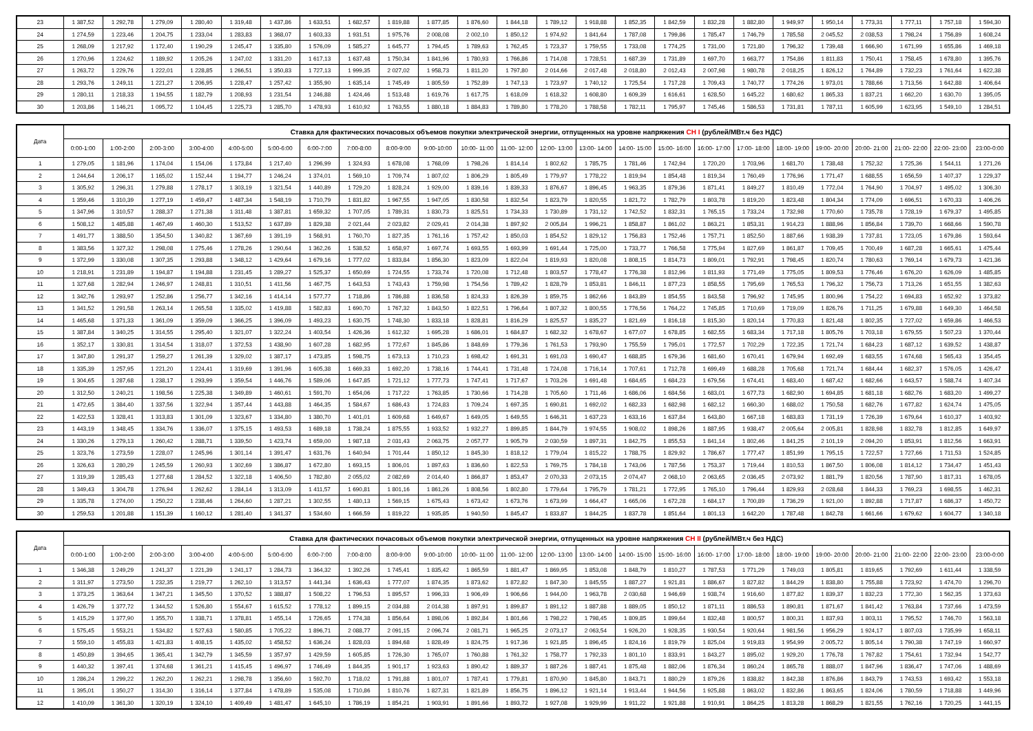| 23 | 1 387,52 | 1 292,78 | 1 279,09 | 1 280,40 | 1 319,48 | 1 437,86 | 1 633,51 | 1 682,57 | 1 819,88 | 1 877,85 | 1 876,60 | 1 844,18 | 1 789,12 | 1 918,88 | 1 852,35 | 1 842,59 | 1 832,28 | 1 882,80 | 1 949,97 | 1 950,14 | 1 773,31 | 1 777,11 | 1 757,18 | 1 594,30 |
| 24 | 1 274,59 | 1 223,46 | 1 204,75 | 1 233,04 | 1 283,83 | 1 368,07 | 1 603,33 | 1 931,51 | 1 975,76 | 2 008,08 | 2 002,10 | 1 850,12 | 1 974,92 | 1 841,64 | 1 787,08 | 1 799,86 | 1 785,47 | 1 746,79 | 1 785,58 | 2 045,52 | 2 038,53 | 1 798,24 | 1 756,89 | 1 608,24 |
| 25 | 1 268,09 | 1 217,92 | 1 172,40 | 1 190,29 | 1 245,47 | 1 335,80 | 1 576,09 | 1 585,27 | 1 645,77 | 1 794,45 | 1 789,63 | 1 762,45 | 1 723,37 | 1 759,55 | 1 733,08 | 1 774,25 | 1 731,00 | 1 721,80 | 1 796,32 | 1 739,48 | 1 666,90 | 1 671,99 | 1 655,86 | 1 469,18 |
| 26 | 1 270,96 | 1 224,62 | 1 189,92 | 1 205,26 | 1 247,02 | 1 331,20 | 1 617,13 | 1 637,48 | 1 750,34 | 1 841,96 | 1 780,93 | 1 766,86 | 1 714,08 | 1 728,51 | 1 687,39 | 1 731,89 | 1 697,70 | 1 663,77 | 1 754,86 | 1 811,83 | 1 750,41 | 1 758,45 | 1 678,80 | 1 395,76 |
| 27 | 1 263,72 | 1 229,76 | 1 222,01 | 1 228,85 | 1 266,51 | 1 350,83 | 1 727,13 | 1 999,35 | 2 027,02 | 1 958,73 | 1 811,20 | 1 797,80 | 2 014,66 | 2 017,48 | 2 018,80 | 2 012,43 | 2 007,98 | 1 980,78 | 2 018,25 | 1 826,12 | 1 764,89 | 1 732,23 | 1 761,64 | 1 622,38 |
| 28 | 1 293,76 | 1 249,11 | 1 221,27 | 1 206,95 | 1 228,47 | 1 257,42 | 1 355,90 | 1 635,14 | 1 745,49 | 1 805,59 | 1 752,89 | 1 747,13 | 1 723,97 | 1 740,12 | 1 725,54 | 1 717,28 | 1 709,43 | 1 740,77 | 1 774,26 | 1 973,01 | 1 788,66 | 1 713,56 | 1 642,88 | 1 406,64 |
| 29 | 1 280,11 | 1 218,33 | 1 194,55 | 1 182,79 | 1 208,93 | 1 231,54 | 1 246,88 | 1 424,46 | 1 513,48 | 1 619,76 | 1 617,75 | 1 618,09 | 1 618,32 | 1 608,80 | 1 609,39 | 1 616,61 | 1 628,50 | 1 645,22 | 1 680,62 | 1 865,33 | 1 837,21 | 1 662,20 | 1 630,70 | 1 395,05 |
| 30 | 1 203,86 | 1 146,21 | 1 095,72 | 1 104,45 | 1 225,73 | 1 285,70 | 1 478,93 | 1 610,92 | 1 763,55 | 1 880,18 | 1 884,83 | 1 789,80 | 1 778,20 | 1 788,58 | 1 782,11 | 1 795,97 | 1 745,46 | 1 586,53 | 1 731,81 | 1 787,11 | 1 605,99 | 1 623,95 | 1 549,10 | 1 284,51 |
| Дата | Ставка для фактических почасовых объемов покупки электрической энергии, отпущенных на уровне напряжения СН I (рублей/МВт.ч без НДС) | | | | | | | | | | | | | | | | | | | | | | | |
| --- | --- | --- | --- | --- | --- | --- | --- | --- | --- | --- | --- | --- | --- | --- | --- | --- | --- | --- | --- | --- | --- | --- | --- | --- |
| | 0:00-1:00 | 1:00-2:00 | 2:00-3:00 | 3:00-4:00 | 4:00-5:00 | 5:00-6:00 | 6:00-7:00 | 7:00-8:00 | 8:00-9:00 | 9:00-10:00 | 10:00- 11:00 | 11:00- 12:00 | 12:00- 13:00 | 13:00- 14:00 | 14:00- 15:00 | 15:00- 16:00 | 16:00- 17:00 | 17:00- 18:00 | 18:00- 19:00 | 19:00- 20:00 | 20:00- 21:00 | 21:00- 22:00 | 22:00- 23:00 | 23:00-0:00 |
| 1 | 1 279,05 | 1 181,96 | 1 174,04 | 1 154,06 | 1 173,84 | 1 217,40 | 1 296,99 | 1 324,93 | 1 678,08 | 1 768,09 | 1 798,26 | 1 814,14 | 1 802,62 | 1 785,75 | 1 781,46 | 1 742,94 | 1 720,20 | 1 703,96 | 1 681,70 | 1 738,48 | 1 752,32 | 1 725,36 | 1 544,11 | 1 271,26 |
| 2 | 1 244,64 | 1 206,17 | 1 165,02 | 1 152,44 | 1 194,77 | 1 246,24 | 1 374,01 | 1 569,10 | 1 709,74 | 1 807,02 | 1 806,29 | 1 805,49 | 1 779,97 | 1 778,22 | 1 819,94 | 1 854,48 | 1 819,34 | 1 760,49 | 1 776,96 | 1 771,47 | 1 688,55 | 1 656,59 | 1 407,37 | 1 229,37 |
| 3 | 1 305,92 | 1 296,31 | 1 279,88 | 1 278,17 | 1 303,19 | 1 321,54 | 1 440,89 | 1 729,20 | 1 828,24 | 1 929,00 | 1 839,16 | 1 839,33 | 1 876,67 | 1 896,45 | 1 963,35 | 1 879,36 | 1 871,41 | 1 849,27 | 1 810,49 | 1 772,04 | 1 764,90 | 1 704,97 | 1 495,02 | 1 306,30 |
| 4 | 1 359,46 | 1 310,39 | 1 277,19 | 1 459,47 | 1 487,34 | 1 548,19 | 1 710,79 | 1 831,82 | 1 967,55 | 1 947,05 | 1 830,58 | 1 832,54 | 1 823,79 | 1 820,55 | 1 821,72 | 1 782,79 | 1 803,78 | 1 819,20 | 1 823,48 | 1 804,34 | 1 774,09 | 1 696,51 | 1 670,33 | 1 406,26 |
| 5 | 1 347,96 | 1 310,57 | 1 288,37 | 1 271,38 | 1 311,48 | 1 387,81 | 1 659,32 | 1 707,05 | 1 789,31 | 1 830,73 | 1 825,51 | 1 734,33 | 1 730,89 | 1 731,12 | 1 742,52 | 1 832,31 | 1 765,15 | 1 733,24 | 1 732,98 | 1 770,60 | 1 735,78 | 1 728,19 | 1 679,37 | 1 495,85 |
| 6 | 1 508,12 | 1 485,88 | 1 467,49 | 1 460,30 | 1 513,52 | 1 637,89 | 1 829,38 | 2 021,44 | 2 023,82 | 2 029,41 | 2 014,38 | 1 897,92 | 2 005,84 | 1 996,21 | 1 858,87 | 1 861,02 | 1 863,21 | 1 853,31 | 1 914,23 | 1 888,96 | 1 856,84 | 1 739,70 | 1 668,66 | 1 590,78 |
| 7 | 1 491,77 | 1 388,50 | 1 354,50 | 1 340,82 | 1 367,69 | 1 391,19 | 1 568,91 | 1 760,70 | 1 827,35 | 1 761,16 | 1 757,42 | 1 850,03 | 1 854,52 | 1 829,12 | 1 756,83 | 1 752,46 | 1 757,71 | 1 852,50 | 1 887,66 | 1 938,39 | 1 737,81 | 1 723,05 | 1 679,86 | 1 593,64 |
| 8 | 1 383,56 | 1 327,32 | 1 298,08 | 1 275,46 | 1 278,26 | 1 290,64 | 1 362,26 | 1 538,52 | 1 658,97 | 1 697,74 | 1 693,55 | 1 693,99 | 1 691,44 | 1 725,00 | 1 733,77 | 1 766,58 | 1 775,94 | 1 827,69 | 1 861,87 | 1 709,45 | 1 700,49 | 1 687,28 | 1 665,61 | 1 475,44 |
| 9 | 1 372,99 | 1 330,08 | 1 307,35 | 1 293,88 | 1 348,12 | 1 429,64 | 1 679,16 | 1 777,02 | 1 833,84 | 1 856,30 | 1 823,09 | 1 822,04 | 1 819,93 | 1 820,08 | 1 808,15 | 1 814,73 | 1 809,01 | 1 792,91 | 1 798,45 | 1 820,74 | 1 780,63 | 1 769,14 | 1 679,73 | 1 421,36 |
| 10 | 1 218,91 | 1 231,89 | 1 194,87 | 1 194,88 | 1 231,45 | 1 289,27 | 1 525,37 | 1 650,69 | 1 724,55 | 1 733,74 | 1 720,08 | 1 712,48 | 1 803,57 | 1 778,47 | 1 776,38 | 1 812,96 | 1 811,93 | 1 771,49 | 1 775,05 | 1 809,53 | 1 776,46 | 1 676,20 | 1 626,09 | 1 485,85 |
| 11 | 1 327,68 | 1 282,94 | 1 246,97 | 1 248,81 | 1 310,51 | 1 411,56 | 1 467,75 | 1 643,53 | 1 743,43 | 1 759,98 | 1 754,56 | 1 789,42 | 1 828,79 | 1 853,81 | 1 846,11 | 1 877,23 | 1 858,55 | 1 795,69 | 1 765,53 | 1 796,32 | 1 756,73 | 1 713,26 | 1 651,55 | 1 382,63 |
| 12 | 1 342,76 | 1 293,97 | 1 252,86 | 1 256,77 | 1 342,16 | 1 414,14 | 1 577,77 | 1 718,86 | 1 786,88 | 1 836,58 | 1 824,33 | 1 826,39 | 1 859,75 | 1 862,66 | 1 843,89 | 1 854,55 | 1 843,58 | 1 796,92 | 1 745,95 | 1 800,96 | 1 754,22 | 1 694,83 | 1 652,92 | 1 373,82 |
| 13 | 1 341,52 | 1 291,58 | 1 263,14 | 1 265,58 | 1 335,02 | 1 419,88 | 1 582,83 | 1 690,70 | 1 767,32 | 1 843,50 | 1 822,51 | 1 796,64 | 1 807,32 | 1 800,55 | 1 776,56 | 1 764,22 | 1 745,85 | 1 710,69 | 1 719,09 | 1 826,76 | 1 711,25 | 1 679,88 | 1 649,30 | 1 464,58 |
| 14 | 1 465,68 | 1 371,33 | 1 361,09 | 1 359,09 | 1 366,25 | 1 396,09 | 1 493,23 | 1 630,75 | 1 748,30 | 1 833,18 | 1 828,81 | 1 816,29 | 1 825,57 | 1 835,27 | 1 821,69 | 1 816,18 | 1 815,30 | 1 820,14 | 1 770,83 | 1 821,48 | 1 802,35 | 1 727,02 | 1 659,86 | 1 466,53 |
| 15 | 1 387,84 | 1 340,25 | 1 314,55 | 1 295,40 | 1 321,07 | 1 322,24 | 1 403,54 | 1 426,36 | 1 612,32 | 1 695,28 | 1 686,01 | 1 684,87 | 1 682,32 | 1 678,67 | 1 677,07 | 1 678,85 | 1 682,55 | 1 683,34 | 1 717,18 | 1 805,76 | 1 703,18 | 1 679,55 | 1 507,23 | 1 370,44 |
| 16 | 1 352,17 | 1 330,81 | 1 314,54 | 1 318,07 | 1 372,53 | 1 438,90 | 1 607,28 | 1 682,95 | 1 772,67 | 1 845,86 | 1 848,69 | 1 779,36 | 1 761,53 | 1 793,90 | 1 755,59 | 1 795,01 | 1 772,57 | 1 702,29 | 1 722,35 | 1 721,74 | 1 684,23 | 1 687,12 | 1 639,52 | 1 438,87 |
| 17 | 1 347,80 | 1 291,37 | 1 259,27 | 1 261,39 | 1 329,02 | 1 387,17 | 1 473,85 | 1 598,75 | 1 673,13 | 1 710,23 | 1 698,42 | 1 691,31 | 1 691,03 | 1 690,47 | 1 688,85 | 1 679,36 | 1 681,60 | 1 670,41 | 1 679,94 | 1 692,49 | 1 683,55 | 1 674,68 | 1 565,43 | 1 354,45 |
| 18 | 1 335,39 | 1 257,95 | 1 221,20 | 1 224,41 | 1 319,69 | 1 391,96 | 1 605,38 | 1 669,33 | 1 692,20 | 1 738,16 | 1 744,41 | 1 731,48 | 1 724,08 | 1 716,14 | 1 707,61 | 1 712,78 | 1 699,49 | 1 688,28 | 1 705,68 | 1 721,74 | 1 684,44 | 1 682,37 | 1 576,05 | 1 426,47 |
| 19 | 1 304,65 | 1 287,68 | 1 238,17 | 1 293,99 | 1 359,54 | 1 446,76 | 1 589,06 | 1 647,85 | 1 721,12 | 1 777,73 | 1 747,41 | 1 717,67 | 1 703,26 | 1 691,48 | 1 684,65 | 1 684,23 | 1 679,56 | 1 674,41 | 1 683,40 | 1 687,42 | 1 682,66 | 1 643,57 | 1 588,74 | 1 407,34 |
| 20 | 1 312,50 | 1 240,21 | 1 198,56 | 1 225,38 | 1 349,89 | 1 460,61 | 1 591,70 | 1 654,06 | 1 717,22 | 1 763,85 | 1 730,66 | 1 714,28 | 1 705,60 | 1 711,46 | 1 686,06 | 1 684,56 | 1 683,01 | 1 677,73 | 1 682,90 | 1 694,85 | 1 681,18 | 1 682,76 | 1 683,20 | 1 499,27 |
| 21 | 1 472,65 | 1 384,40 | 1 337,56 | 1 322,94 | 1 357,44 | 1 443,88 | 1 464,35 | 1 584,67 | 1 686,43 | 1 724,83 | 1 709,24 | 1 697,35 | 1 690,81 | 1 692,02 | 1 682,33 | 1 682,98 | 1 682,12 | 1 660,30 | 1 688,02 | 1 750,58 | 1 682,76 | 1 677,82 | 1 624,74 | 1 475,05 |
| 22 | 1 422,53 | 1 328,41 | 1 313,83 | 1 301,09 | 1 323,67 | 1 334,80 | 1 380,70 | 1 401,01 | 1 609,68 | 1 649,67 | 1 649,05 | 1 649,55 | 1 646,31 | 1 637,23 | 1 633,16 | 1 637,84 | 1 643,80 | 1 667,18 | 1 683,83 | 1 731,19 | 1 726,39 | 1 679,64 | 1 610,37 | 1 403,92 |
| 23 | 1 443,19 | 1 348,45 | 1 334,76 | 1 336,07 | 1 375,15 | 1 493,53 | 1 689,18 | 1 738,24 | 1 875,55 | 1 933,52 | 1 932,27 | 1 899,85 | 1 844,79 | 1 974,55 | 1 908,02 | 1 898,26 | 1 887,95 | 1 938,47 | 2 005,64 | 2 005,81 | 1 828,98 | 1 832,78 | 1 812,85 | 1 649,97 |
| 24 | 1 330,26 | 1 279,13 | 1 260,42 | 1 288,71 | 1 339,50 | 1 423,74 | 1 659,00 | 1 987,18 | 2 031,43 | 2 063,75 | 2 057,77 | 1 905,79 | 2 030,59 | 1 897,31 | 1 842,75 | 1 855,53 | 1 841,14 | 1 802,46 | 1 841,25 | 2 101,19 | 2 094,20 | 1 853,91 | 1 812,56 | 1 663,91 |
| 25 | 1 323,76 | 1 273,59 | 1 228,07 | 1 245,96 | 1 301,14 | 1 391,47 | 1 631,76 | 1 640,94 | 1 701,44 | 1 850,12 | 1 845,30 | 1 818,12 | 1 779,04 | 1 815,22 | 1 788,75 | 1 829,92 | 1 786,67 | 1 777,47 | 1 851,99 | 1 795,15 | 1 722,57 | 1 727,66 | 1 711,53 | 1 524,85 |
| 26 | 1 326,63 | 1 280,29 | 1 245,59 | 1 260,93 | 1 302,69 | 1 386,87 | 1 672,80 | 1 693,15 | 1 806,01 | 1 897,63 | 1 836,60 | 1 822,53 | 1 769,75 | 1 784,18 | 1 743,06 | 1 787,56 | 1 753,37 | 1 719,44 | 1 810,53 | 1 867,50 | 1 806,08 | 1 814,12 | 1 734,47 | 1 451,43 |
| 27 | 1 319,39 | 1 285,43 | 1 277,68 | 1 284,52 | 1 322,18 | 1 406,50 | 1 782,80 | 2 055,02 | 2 082,69 | 2 014,40 | 1 866,87 | 1 853,47 | 2 070,33 | 2 073,15 | 2 074,47 | 2 068,10 | 2 063,65 | 2 036,45 | 2 073,92 | 1 881,79 | 1 820,56 | 1 787,90 | 1 817,31 | 1 678,05 |
| 28 | 1 349,43 | 1 304,78 | 1 276,94 | 1 262,62 | 1 284,14 | 1 313,09 | 1 411,57 | 1 690,81 | 1 801,16 | 1 861,26 | 1 808,56 | 1 802,80 | 1 779,64 | 1 795,79 | 1 781,21 | 1 772,95 | 1 765,10 | 1 796,44 | 1 829,93 | 2 028,68 | 1 844,33 | 1 769,23 | 1 698,55 | 1 462,31 |
| 29 | 1 335,78 | 1 274,00 | 1 250,22 | 1 238,46 | 1 264,60 | 1 287,21 | 1 302,55 | 1 480,13 | 1 569,15 | 1 675,43 | 1 673,42 | 1 673,76 | 1 673,99 | 1 664,47 | 1 665,06 | 1 672,28 | 1 684,17 | 1 700,89 | 1 736,29 | 1 921,00 | 1 892,88 | 1 717,87 | 1 686,37 | 1 450,72 |
| 30 | 1 259,53 | 1 201,88 | 1 151,39 | 1 160,12 | 1 281,40 | 1 341,37 | 1 534,60 | 1 666,59 | 1 819,22 | 1 935,85 | 1 940,50 | 1 845,47 | 1 833,87 | 1 844,25 | 1 837,78 | 1 851,64 | 1 801,13 | 1 642,20 | 1 787,48 | 1 842,78 | 1 661,66 | 1 679,62 | 1 604,77 | 1 340,18 |
| Дата | Ставка для фактических почасовых объемов покупки электрической энергии, отпущенных на уровне напряжения СН II (рублей/МВт.ч без НДС) | | | | | | | | | | | | | | | | | | | | | | | |
| --- | --- | --- | --- | --- | --- | --- | --- | --- | --- | --- | --- | --- | --- | --- | --- | --- | --- | --- | --- | --- | --- | --- | --- | --- |
| | 0:00-1:00 | 1:00-2:00 | 2:00-3:00 | 3:00-4:00 | 4:00-5:00 | 5:00-6:00 | 6:00-7:00 | 7:00-8:00 | 8:00-9:00 | 9:00-10:00 | 10:00- 11:00 | 11:00- 12:00 | 12:00- 13:00 | 13:00- 14:00 | 14:00- 15:00 | 15:00- 16:00 | 16:00- 17:00 | 17:00- 18:00 | 18:00- 19:00 | 19:00- 20:00 | 20:00- 21:00 | 21:00- 22:00 | 22:00- 23:00 | 23:00-0:00 |
| 1 | 1 346,38 | 1 249,29 | 1 241,37 | 1 221,39 | 1 241,17 | 1 284,73 | 1 364,32 | 1 392,26 | 1 745,41 | 1 835,42 | 1 865,59 | 1 881,47 | 1 869,95 | 1 853,08 | 1 848,79 | 1 810,27 | 1 787,53 | 1 771,29 | 1 749,03 | 1 805,81 | 1 819,65 | 1 792,69 | 1 611,44 | 1 338,59 |
| 2 | 1 311,97 | 1 273,50 | 1 232,35 | 1 219,77 | 1 262,10 | 1 313,57 | 1 441,34 | 1 636,43 | 1 777,07 | 1 874,35 | 1 873,62 | 1 872,82 | 1 847,30 | 1 845,55 | 1 887,27 | 1 921,81 | 1 886,67 | 1 827,82 | 1 844,29 | 1 838,80 | 1 755,88 | 1 723,92 | 1 474,70 | 1 296,70 |
| 3 | 1 373,25 | 1 363,64 | 1 347,21 | 1 345,50 | 1 370,52 | 1 388,87 | 1 508,22 | 1 796,53 | 1 895,57 | 1 996,33 | 1 906,49 | 1 906,66 | 1 944,00 | 1 963,78 | 2 030,68 | 1 946,69 | 1 938,74 | 1 916,60 | 1 877,82 | 1 839,37 | 1 832,23 | 1 772,30 | 1 562,35 | 1 373,63 |
| 4 | 1 426,79 | 1 377,72 | 1 344,52 | 1 526,80 | 1 554,67 | 1 615,52 | 1 778,12 | 1 899,15 | 2 034,88 | 2 014,38 | 1 897,91 | 1 899,87 | 1 891,12 | 1 887,88 | 1 889,05 | 1 850,12 | 1 871,11 | 1 886,53 | 1 890,81 | 1 871,67 | 1 841,42 | 1 763,84 | 1 737,66 | 1 473,59 |
| 5 | 1 415,29 | 1 377,90 | 1 355,70 | 1 338,71 | 1 378,81 | 1 455,14 | 1 726,65 | 1 774,38 | 1 856,64 | 1 898,06 | 1 892,84 | 1 801,66 | 1 798,22 | 1 798,45 | 1 809,85 | 1 899,64 | 1 832,48 | 1 800,57 | 1 800,31 | 1 837,93 | 1 803,11 | 1 795,52 | 1 746,70 | 1 563,18 |
| 6 | 1 575,45 | 1 553,21 | 1 534,82 | 1 527,63 | 1 580,85 | 1 705,22 | 1 896,71 | 2 088,77 | 2 091,15 | 2 096,74 | 2 081,71 | 1 965,25 | 2 073,17 | 2 063,54 | 1 926,20 | 1 928,35 | 1 930,54 | 1 920,64 | 1 981,56 | 1 956,29 | 1 924,17 | 1 807,03 | 1 735,99 | 1 658,11 |
| 7 | 1 559,10 | 1 455,83 | 1 421,83 | 1 408,15 | 1 435,02 | 1 458,52 | 1 636,24 | 1 828,03 | 1 894,68 | 1 828,49 | 1 824,75 | 1 917,36 | 1 921,85 | 1 896,45 | 1 824,16 | 1 819,79 | 1 825,04 | 1 919,83 | 1 954,99 | 2 005,72 | 1 805,14 | 1 790,38 | 1 747,19 | 1 660,97 |
| 8 | 1 450,89 | 1 394,65 | 1 365,41 | 1 342,79 | 1 345,59 | 1 357,97 | 1 429,59 | 1 605,85 | 1 726,30 | 1 765,07 | 1 760,88 | 1 761,32 | 1 758,77 | 1 792,33 | 1 801,10 | 1 833,91 | 1 843,27 | 1 895,02 | 1 929,20 | 1 776,78 | 1 767,82 | 1 754,61 | 1 732,94 | 1 542,77 |
| 9 | 1 440,32 | 1 397,41 | 1 374,68 | 1 361,21 | 1 415,45 | 1 496,97 | 1 746,49 | 1 844,35 | 1 901,17 | 1 923,63 | 1 890,42 | 1 889,37 | 1 887,26 | 1 887,41 | 1 875,48 | 1 882,06 | 1 876,34 | 1 860,24 | 1 865,78 | 1 888,07 | 1 847,96 | 1 836,47 | 1 747,06 | 1 488,69 |
| 10 | 1 286,24 | 1 299,22 | 1 262,20 | 1 262,21 | 1 298,78 | 1 356,60 | 1 592,70 | 1 718,02 | 1 791,88 | 1 801,07 | 1 787,41 | 1 779,81 | 1 870,90 | 1 845,80 | 1 843,71 | 1 880,29 | 1 879,26 | 1 838,82 | 1 842,38 | 1 876,86 | 1 843,79 | 1 743,53 | 1 693,42 | 1 553,18 |
| 11 | 1 395,01 | 1 350,27 | 1 314,30 | 1 316,14 | 1 377,84 | 1 478,89 | 1 535,08 | 1 710,86 | 1 810,76 | 1 827,31 | 1 821,89 | 1 856,75 | 1 896,12 | 1 921,14 | 1 913,44 | 1 944,56 | 1 925,88 | 1 863,02 | 1 832,86 | 1 863,65 | 1 824,06 | 1 780,59 | 1 718,88 | 1 449,96 |
| 12 | 1 410,09 | 1 361,30 | 1 320,19 | 1 324,10 | 1 409,49 | 1 481,47 | 1 645,10 | 1 786,19 | 1 854,21 | 1 903,91 | 1 891,66 | 1 893,72 | 1 927,08 | 1 929,99 | 1 911,22 | 1 921,88 | 1 910,91 | 1 864,25 | 1 813,28 | 1 868,29 | 1 821,55 | 1 762,16 | 1 720,25 | 1 441,15 |